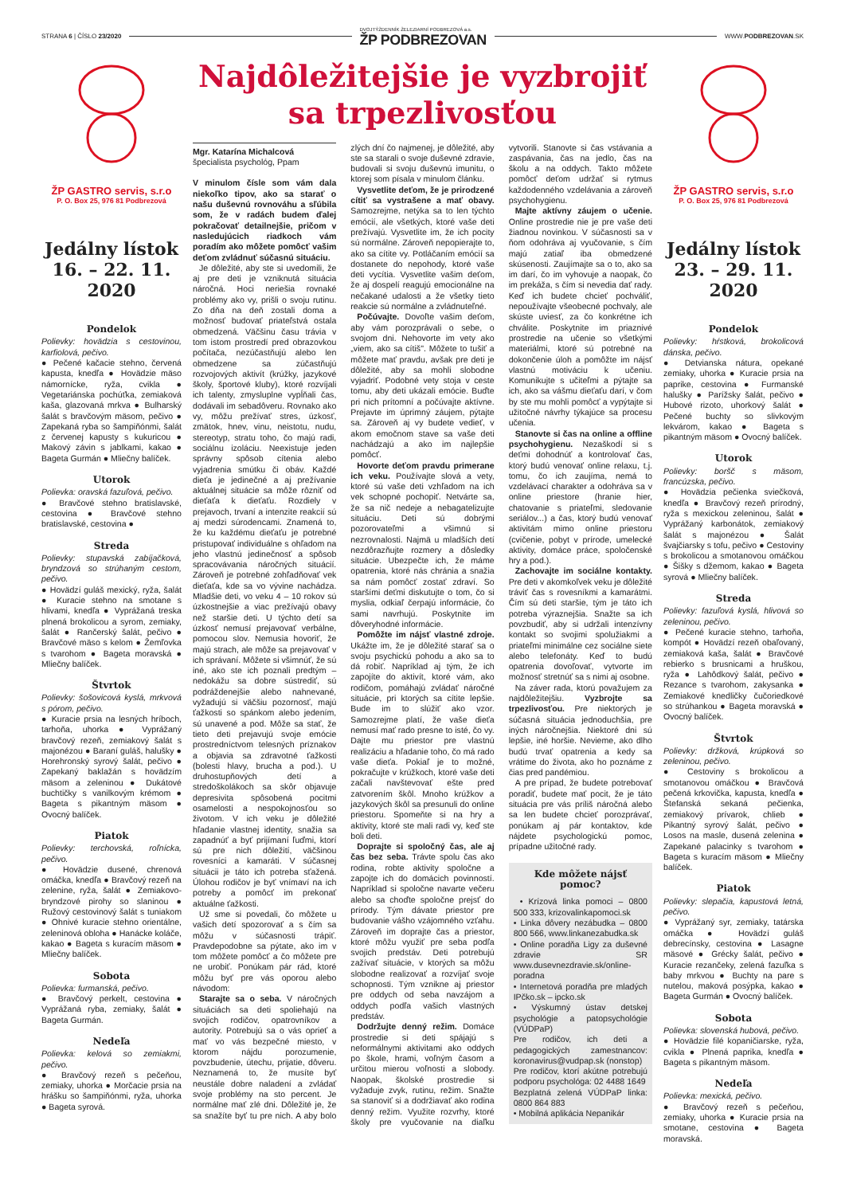STRANA 6 | ČÍSLO 23/2020 DVOJTÝŽDENNÍK ŽELEZIARNÍ PODBREZOVÁ a.s.
ŽP PODBREZOVAN WWW.PODBREZOVAN.SK
ŽP GASTRO servis, s.r.o
P. O. Box 25, 976 81 Podbrezová
Jedálny lístok
16. – 22. 11. 2020
Pondelok
Polievky: hovädzia s cestovinou, karfiolová, pečivo.
● Pečené kačacie stehno, červená kapusta, knedľa ● Hovädzie mäso námornícke, ryža, cvikla ● Vegetariánska pochúťka, zemiaková kaša, glazovaná mrkva ● Bulharský šalát s bravčovým mäsom, pečivo ● Zapekaná ryba so šampiňónmi, šalát z červenej kapusty s kukuricou ● Makový závin s jablkami, kakao ● Bageta Gurmán ● Mliečny balíček.
Utorok
Polievka: oravská fazuľová, pečivo.
● Bravčové stehno bratislavské, cestovina ● Bravčové stehno bratislavské, cestovina ●
Streda
Polievky: stupavská zabíjačková, bryndzová so strúhaným cestom, pečivo.
● Hovädzí guláš mexický, ryža, šalát ● Kuracie stehno na smotane s hlivami, knedľa ● Vyprážaná treska plnená brokolicou a syrom, zemiaky, šalát ● Rančerský šalát, pečivo ● Bravčové mäso s kelom ● Žemľovka s tvarohom ● Bageta moravská ● Mliečny balíček.
Štvrtok
Polievky: šošovicová kyslá, mrkvová s pórom, pečivo.
● Kuracie prsia na lesných hríboch, tarhoňa, uhorka ● Vyprážaný bravčový rezeň, zemiakový šalát s majonézou ● Baraní guláš, halušky ● Horehronský syrový šalát, pečivo ● Zapekaný baklažán s hovädzím mäsom a zeleninou ● Dukátové buchtičky s vanilkovým krémom ● Bageta s pikantným mäsom ● Ovocný balíček.
Piatok
Polievky: terchovská, roľnícka, pečivo.
● Hovädzie dusené, chrenová omáčka, knedľa ● Bravčový rezeň na zelenine, ryža, šalát ● Zemiakovo-bryndzové pirohy so slaninou ● Ružový cestovinový šalát s tuniakom ● Ohnivé kuracie stehno orientálne, zeleninová obloha ● Hanácke koláče, kakao ● Bageta s kuracím mäsom ● Mliečny balíček.
Sobota
Polievka: furmanská, pečivo.
● Bravčový perkelt, cestovina ● Vyprážaná ryba, zemiaky, šalát ● Bageta Gurmán.
Nedeľa
Polievka: kelová so zemiakmi, pečivo.
● Bravčový rezeň s pečeňou, zemiaky, uhorka ● Morčacie prsia na hrášku so šampiňónmi, ryža, uhorka ● Bageta syrová.
Najdôležitejšie je vyzbrojiť
sa trpezlivosťou
Mgr. Katarína Michalcová
špecialista psychológ, Ppam
V minulom čísle som vám dala niekoľko tipov, ako sa starať o našu duševnú rovnováhu a sľúbila som, že v radách budem ďalej pokračovať detailnejšie, pričom v nasledujúcich riadkoch vám poradím ako môžete pomôcť vašim deťom zvládnuť súčasnú situáciu.
Je dôležité, aby ste si uvedomili, že aj pre deti je vzniknutá situácia náročná. Hoci neriešia rovnaké problémy ako vy, prišli o svoju rutinu. Zo dňa na deň zostali doma a možnosť budovať priateľstvá ostala obmedzená. Väčšinu času trávia v tom istom prostredí pred obrazovkou počítača, nezúčastňujú alebo len obmedzene sa zúčastňujú rozvojových aktivít (krúžky, jazykové školy, športové kluby), ktoré rozvíjali ich talenty, zmysluplne vypĺňali čas, dodávali im sebadôveru. Rovnako ako vy, môžu prežívať stres, úzkosť, zmätok, hnev, vinu, neistotu, nudu, stereotyp, stratu toho, čo majú radi, sociálnu izoláciu. Neexistuje jeden správny spôsob cítenia alebo vyjadrenia smútku či obáv. Každé dieťa je jedinečné a aj prežívanie aktuálnej situácie sa môže rôzniť od dieťaťa k dieťaťu. Rozdiely v prejavoch, trvaní a intenzite reakcií sú aj medzi súrodencami. Znamená to, že ku každému dieťaťu je potrebné pristupovať individuálne s ohľadom na jeho vlastnú jedinečnosť a spôsob spracovávania náročných situácií. Zároveň je potrebné zohľadňovať vek dieťaťa, kde sa vo vývine nachádza. Mladšie deti, vo veku 4 – 10 rokov sú úzkostnejšie a viac prežívajú obavy než staršie deti. U týchto detí sa úzkosť nemusí prejavovať verbálne, pomocou slov. Nemusia hovoriť, že majú strach, ale môže sa prejavovať v ich správaní. Môžete si všimnúť, že sú iné, ako ste ich poznali predtým – nedokážu sa dobre sústrediť, sú podráždenejšie alebo nahnevané, vyžadujú si väčšiu pozornosť, majú ťažkosti so spánkom alebo jedením, sú unavené a pod. Môže sa stať, že tieto deti prejavujú svoje emócie prostredníctvom telesných príznakov a objavia sa zdravotné ťažkosti (bolesti hlavy, brucha a pod.). U druhostupňových detí a stredoškolákoch sa skôr objavuje depresivita spôsobená pocitmi osamelosti a nespokojnosťou so životom. V ich veku je dôležité hľadanie vlastnej identity, snažia sa zapadnúť a byť prijímaní ľuďmi, ktorí sú pre nich dôležití, väčšinou rovesníci a kamaráti. V súčasnej situácii je táto ich potreba sťažená. Úlohou rodičov je byť vnímaví na ich potreby a pomôcť im prekonať aktuálne ťažkosti.
Už sme si povedali, čo môžete u vašich detí spozorovať a s čím sa môžu v súčasnosti trápiť. Pravdepodobne sa pýtate, ako im v tom môžete pomôcť a čo môžete pre ne urobiť. Ponúkam pár rád, ktoré môžu byť pre vás oporou alebo návodom:
Starajte sa o seba. V náročných situáciách sa deti spoliehajú na svojich rodičov, opatrovníkov a autority. Potrebujú sa o vás oprieť a mať vo vás bezpečné miesto, v ktorom nájdu porozumenie, povzbudenie, útechu, prijatie, dôveru. Neznamená to, že musíte byť neustále dobre naladení a zvládať svoje problémy na sto percent. Je normálne mať zlé dni. Dôležité je, že sa snažíte byť tu pre nich. A aby bolo zlých dní čo najmenej, je dôležité, aby ste sa starali o svoje duševné zdravie, budovali si svoju duševnú imunitu, o ktorej som písala v minulom článku.
Vysvetlite deťom, že je prirodzené cítiť sa vystrašene a mať obavy. Samozrejme, netýka sa to len týchto emócií, ale všetkých, ktoré vaše deti prežívajú. Vysvetlite im, že ich pocity sú normálne. Zároveň nepopierajte to, ako sa cítite vy. Potláčaním emócií sa dostanete do nepohody, ktoré vaše deti vycítia. Vysvetlite vašim deťom, že aj dospelí reagujú emocionálne na nečakané udalosti a že všetky tieto reakcie sú normálne a zvládnuteľné.
Počúvajte. Dovoľte vašim deťom, aby vám porozprávali o sebe, o svojom dni. Nehovorte im vety ako „viem, ako sa cítiš". Môžete to tušiť a môžete mať pravdu, avšak pre deti je dôležité, aby sa mohli slobodne vyjadriť. Podobné vety stoja v ceste tomu, aby deti ukázali emócie. Buďte pri nich prítomní a počúvajte aktívne. Prejavte im úprimný záujem, pýtajte sa. Zároveň aj vy budete vedieť, v akom emočnom stave sa vaše deti nachádzajú a ako im najlepšie pomôcť.
Hovorte deťom pravdu primerane ich veku. Používajte slová a vety, ktoré sú vaše deti vzhľadom na ich vek schopné pochopiť. Netvárte sa, že sa nič nedeje a nebagatelizujte situáciu. Deti sú dobrými pozorovateľmi a všimnú si nezrovnalosti. Najmä u mladších detí nezdôrazňujte rozmery a dôsledky situácie. Ubezpečte ich, že máme opatrenia, ktoré nás chránia a snažia sa nám pomôcť zostať zdraví. So staršími deťmi diskutujte o tom, čo si myslia, odkiaľ čerpajú informácie, čo sami navrhujú. Poskytnite im dôveryhodné informácie.
Pomôžte im nájsť vlastné zdroje. Ukážte im, že je dôležité starať sa o svoju psychickú pohodu a ako sa to dá robiť. Napríklad aj tým, že ich zapojíte do aktivít, ktoré vám, ako rodičom, pomáhajú zvládať náročné situácie, pri ktorých sa cítite lepšie. Bude im to slúžiť ako vzor. Samozrejme platí, že vaše dieťa nemusí mať rado presne to isté, čo vy. Dajte mu priestor pre vlastnú realizáciu a hľadanie toho, čo má rado vaše dieťa. Pokiaľ je to možné, pokračujte v krúžkoch, ktoré vaše deti začali navštevovať ešte pred zatvorením škôl. Mnoho krúžkov a jazykových škôl sa presunuli do online priestoru. Spomeňte si na hry a aktivity, ktoré ste mali radi vy, keď ste boli deti.
Doprajte si spoločný čas, ale aj čas bez seba. Trávte spolu čas ako rodina, robte aktivity spoločne a zapojte ich do domácich povinností. Napríklad si spoločne navarte večeru alebo sa choďte spoločne prejsť do prírody. Tým dávate priestor pre budovanie vášho vzájomného vzťahu. Zároveň im doprajte čas a priestor, ktoré môžu využiť pre seba podľa svojich predstáv. Deti potrebujú zažívať situácie, v ktorých sa môžu slobodne realizovať a rozvíjať svoje schopnosti. Tým vznikne aj priestor pre oddych od seba navzájom a oddych podľa vašich vlastných predstáv.
Dodržujte denný režim. Domáce prostredie si deti spájajú s neformálnymi aktivitami ako oddych po škole, hrami, voľným časom a určitou mierou voľnosti a slobody. Naopak, školské prostredie si vyžaduje zvyk, rutinu, režim. Snažte sa stanoviť si a dodržiavať ako rodina denný režim. Využite rozvrhy, ktoré školy pre vyučovanie na diaľku vytvorili. Stanovte si čas vstávania a zaspávania, čas na jedlo, čas na školu a na oddych. Takto môžete pomôcť deťom udržať si rytmus každodenného vzdelávania a zároveň psychohygienu.
Majte aktívny záujem o učenie. Online prostredie nie je pre vaše deti žiadnou novinkou. V súčasnosti sa v ňom odohráva aj vyučovanie, s čím majú zatiaľ iba obmedzené skúsenosti. Zaujímajte sa o to, ako sa im darí, čo im vyhovuje a naopak, čo im prekáža, s čím si nevedia dať rady. Keď ich budete chcieť pochváliť, nepoužívajte všeobecné pochvaly, ale skúste uviesť, za čo konkrétne ich chválite. Poskytnite im priaznivé prostredie na učenie so všetkými materiálmi, ktoré sú potrebné na dokončenie úloh a pomôžte im nájsť vlastnú motiváciu k učeniu. Komunikujte s učiteľmi a pýtajte sa ich, ako sa vášmu dieťaťu darí, v čom by ste mu mohli pomôcť a vypýtajte si užitočné návrhy týkajúce sa procesu učenia.
Stanovte si čas na online a offline psychohygienu. Nezaškodí si s deťmi dohodnúť a kontrolovať čas, ktorý budú venovať online relaxu, t.j. tomu, čo ich zaujíma, nemá to vzdelávací charakter a odohráva sa v online priestore (hranie hier, chatovanie s priateľmi, sledovanie seriálov...) a čas, ktorý budú venovať aktivitám mimo online priestoru (cvičenie, pobyt v prírode, umelecké aktivity, domáce práce, spoločenské hry a pod.).
Zachovajte im sociálne kontakty. Pre deti v akomkoľvek veku je dôležité tráviť čas s rovesníkmi a kamarátmi. Čím sú deti staršie, tým je táto ich potreba výraznejšia. Snažte sa ich povzbudiť, aby si udržali intenzívny kontakt so svojimi spolužiakmi a priateľmi minimálne cez sociálne siete alebo telefonáty. Keď to budú opatrenia dovoľovať, vytvorte im možnosť stretnúť sa s nimi aj osobne.
Na záver rada, ktorú považujem za najdôležitejšiu. Vyzbrojte sa trpezlivosťou. Pre niektorých je súčasná situácia jednoduchšia, pre iných náročnejšia. Niektoré dni sú lepšie, iné horšie. Nevieme, ako dlho budú trvať opatrenia a kedy sa vrátime do života, ako ho poznáme z čias pred pandémiou.
A pre prípad, že budete potrebovať poradiť, budete mať pocit, že je táto situácia pre vás príliš náročná alebo sa len budete chcieť porozprávať, ponúkam aj pár kontaktov, kde nájdete psychologickú pomoc, prípadne užitočné rady.
Kde môžete nájsť pomoc?
• Krízová linka pomoci – 0800 500 333, krizovalinkapomoci.sk
• Linka dôvery nezábudka – 0800 800 566, www.linkanezabudka.sk
• Online poradňa Ligy za duševné zdravie SR www.dusevnezdravie.sk/online-poradna
• Internetová poradňa pre mladých IPčko.sk – ipcko.sk
• Výskumný ústav detskej psychológie a patopsychológie (VÚDPaP)
Pre rodičov, ich deti a pedagogických zamestnancov: koronavirus@vudpap.sk (nonstop)
Pre rodičov, ktorí akútne potrebujú podporu psychológa: 02 4488 1649
Bezplatná zelená VÚDPaP linka: 0800 864 883
• Mobilná aplikácia Nepanikár
ŽP GASTRO servis, s.r.o
P. O. Box 25, 976 81 Podbrezová
Jedálny lístok
23. – 29. 11. 2020
Pondelok
Polievky: hŕstková, brokolicová dánska, pečivo.
● Detvianska nátura, opekané zemiaky, uhorka ● Kuracie prsia na paprike, cestovina ● Furmanské halušky ● Parížsky šalát, pečivo ● Hubové rizoto, uhorkový šalát ● Pečené buchty so slivkovým lekvárom, kakao ● Bageta s pikantným mäsom ● Ovocný balíček.
Utorok
Polievky: boršč s mäsom, francúzska, pečivo.
● Hovädzia pečienka sviečková, knedľa ● Bravčový rezeň prírodný, ryža s mexickou zeleninou, šalát ● Vyprážaný karbonátok, zemiakový šalát s majonézou ● Šalát švajčiarsky s tofu, pečivo ● Cestoviny s brokolicou a smotanovou omáčkou ● Šišky s džemom, kakao ● Bageta syrová ● Mliečny balíček.
Streda
Polievky: fazuľová kyslá, hlivová so zeleninou, pečivo.
● Pečené kuracie stehno, tarhoňa, kompót ● Hovädzí rezeň obaľovaný, zemiaková kaša, šalát ● Bravčové rebierko s brusnicami a hruškou, ryža ● Lahôdkový šalát, pečivo ● Rezance s tvarohom, zakysanka ● Zemiakové knedličky čučoriedkové so strúhankou ● Bageta moravská ● Ovocný balíček.
Štvrtok
Polievky: držková, krúpková so zeleninou, pečivo.
● Cestoviny s brokolicou a smotanovou omáčkou ● Bravčová pečená krkovička, kapusta, knedľa ● Štefanská sekaná pečienka, zemiakový prívarok, chlieb ● Pikantný syrový šalát, pečivo ● Losos na masle, dusená zelenina ● Zapekané palacinky s tvarohom ● Bageta s kuracím mäsom ● Mliečny balíček.
Piatok
Polievky: slepačia, kapustová letná, pečivo.
● Vyprážaný syr, zemiaky, tatárska omáčka ● Hovädzí guláš debrecínsky, cestovina ● Lasagne mäsové ● Grécky šalát, pečivo ● Kuracie rezančeky, zelená fazuľka s baby mrkvou ● Buchty na pare s nutelou, maková posýpka, kakao ● Bageta Gurmán ● Ovocný balíček.
Sobota
Polievka: slovenská hubová, pečivo.
● Hovädzie filé kopaničiarske, ryža, cvikla ● Plnená paprika, knedľa ● Bageta s pikantným mäsom.
Nedeľa
Polievka: mexická, pečivo.
● Bravčový rezeň s pečeňou, zemiaky, uhorka ● Kuracie prsia na smotane, cestovina ● Bageta moravská.